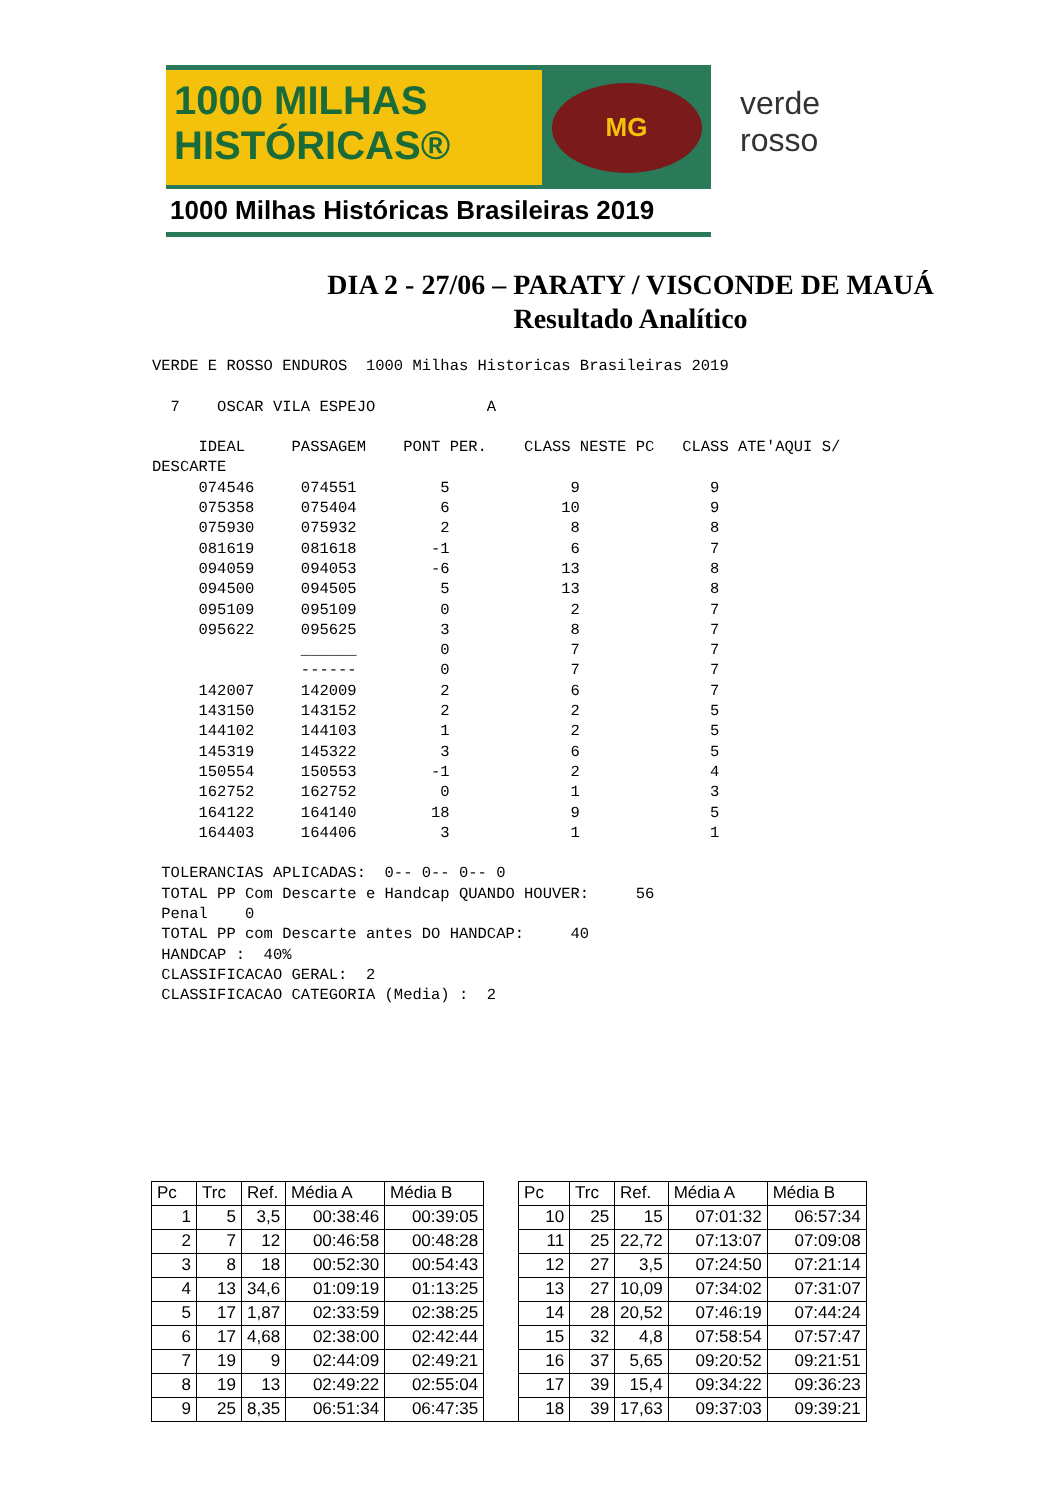1000 MILHAS
HISTÓRICAS®
MG
1000 Milhas Históricas Brasileiras 2019
verde
rosso
DIA 2 - 27/06 – PARATY / VISCONDE DE MAUÁ
Resultado Analítico
VERDE E ROSSO ENDUROS  1000 Milhas Historicas Brasileiras 2019

  7    OSCAR VILA ESPEJO            A

     IDEAL     PASSAGEM    PONT PER.    CLASS NESTE PC   CLASS ATE'AQUI S/
DESCARTE
     074546     074551         5             9              9
     075358     075404         6            10              9
     075930     075932         2             8              8
     081619     081618        -1             6              7
     094059     094053        -6            13              8
     094500     094505         5            13              8
     095109     095109         0             2              7
     095622     095625         3             8              7
                ______         0             7              7
                ------         0             7              7
     142007     142009         2             6              7
     143150     143152         2             2              5
     144102     144103         1             2              5
     145319     145322         3             6              5
     150554     150553        -1             2              4
     162752     162752         0             1              3
     164122     164140        18             9              5
     164403     164406         3             1              1

 TOLERANCIAS APLICADAS:  0-- 0-- 0-- 0
 TOTAL PP Com Descarte e Handcap QUANDO HOUVER:     56
 Penal    0
 TOTAL PP com Descarte antes DO HANDCAP:     40
 HANDCAP :  40%
 CLASSIFICACAO GERAL:  2
 CLASSIFICACAO CATEGORIA (Media) :  2
| Pc | Trc | Ref. | Média A | Média B | | Pc | Trc | Ref. | Média A | Média B |
| 1 | 5 | 3,5 | 00:38:46 | 00:39:05 | | 10 | 25 | 15 | 07:01:32 | 06:57:34 |
| 2 | 7 | 12 | 00:46:58 | 00:48:28 | | 11 | 25 | 22,72 | 07:13:07 | 07:09:08 |
| 3 | 8 | 18 | 00:52:30 | 00:54:43 | | 12 | 27 | 3,5 | 07:24:50 | 07:21:14 |
| 4 | 13 | 34,6 | 01:09:19 | 01:13:25 | | 13 | 27 | 10,09 | 07:34:02 | 07:31:07 |
| 5 | 17 | 1,87 | 02:33:59 | 02:38:25 | | 14 | 28 | 20,52 | 07:46:19 | 07:44:24 |
| 6 | 17 | 4,68 | 02:38:00 | 02:42:44 | | 15 | 32 | 4,8 | 07:58:54 | 07:57:47 |
| 7 | 19 | 9 | 02:44:09 | 02:49:21 | | 16 | 37 | 5,65 | 09:20:52 | 09:21:51 |
| 8 | 19 | 13 | 02:49:22 | 02:55:04 | | 17 | 39 | 15,4 | 09:34:22 | 09:36:23 |
| 9 | 25 | 8,35 | 06:51:34 | 06:47:35 | | 18 | 39 | 17,63 | 09:37:03 | 09:39:21 |